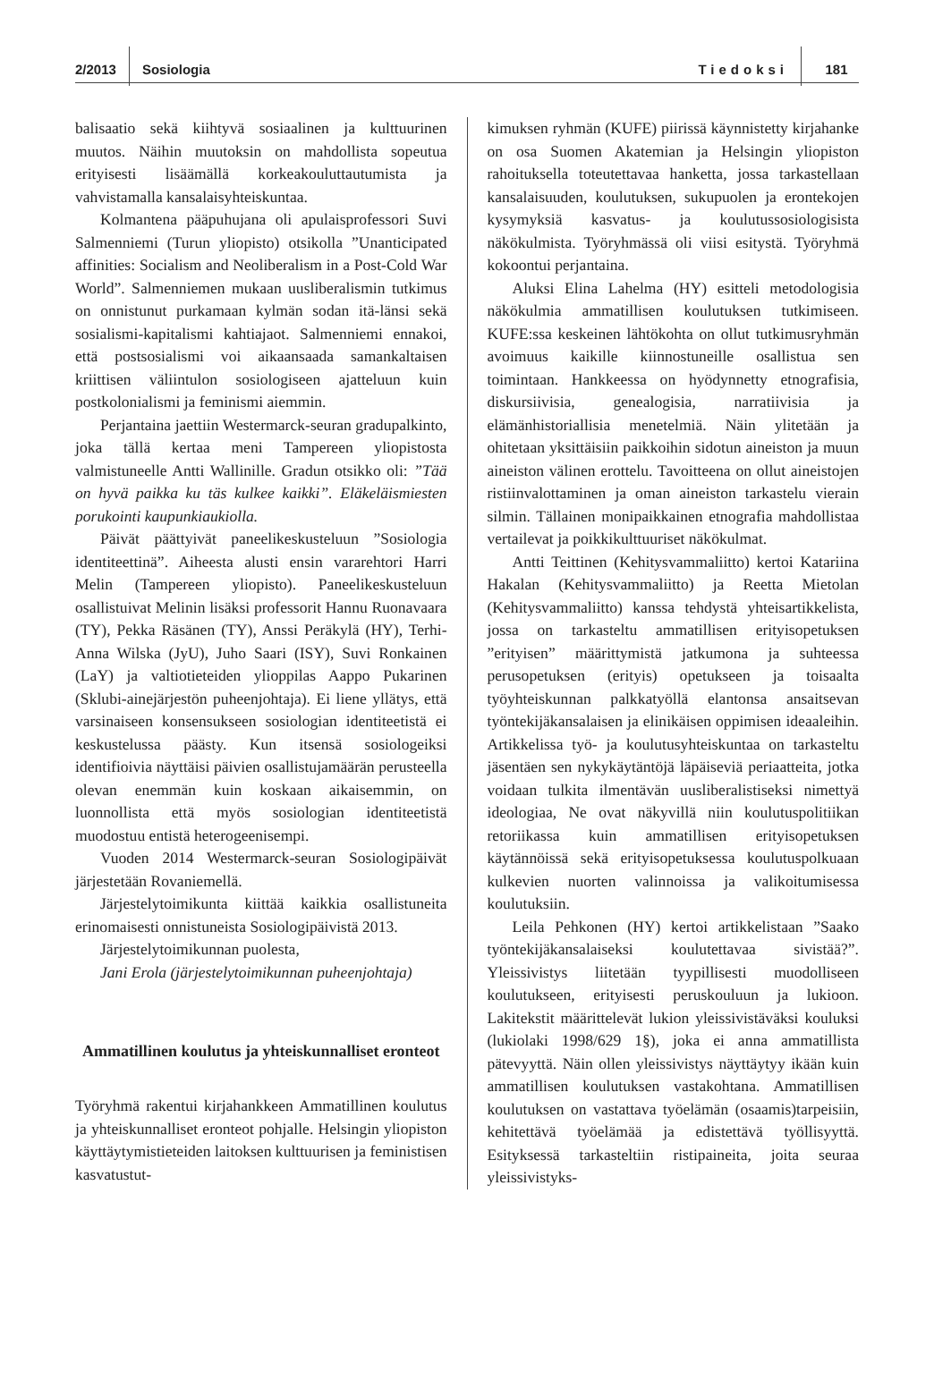2/2013 Sosiologia Tiedoksi 181
balisaatio sekä kiihtyvä sosiaalinen ja kulttuurinen muutos. Näihin muutoksin on mahdollista sopeutua erityisesti lisäämällä korkeakouluttautumista ja vahvistamalla kansalaisyhteiskuntaa.
Kolmantena pääpuhujana oli apulaisprofessori Suvi Salmenniemi (Turun yliopisto) otsikolla ”Unanticipated affinities: Socialism and Neoliberalism in a Post-Cold War World”. Salmenniemen mukaan uusliberalismin tutkimus on onnistunut purkamaan kylmän sodan itä-länsi sekä sosialismi-kapitalismi kahtiajaot. Salmenniemi ennakoi, että postsosialismi voi aikaansaada samankaltaisen kriittisen väliintulon sosiologiseen ajatteluun kuin postkolonialismi ja feminismi aiemmin.
Perjantaina jaettiin Westermarck-seuran gradupalkinto, joka tällä kertaa meni Tampereen yliopistosta valmistuneelle Antti Wallinille. Gradun otsikko oli: ”Tää on hyvä paikka ku täs kulkee kaikki”. Eläkeläismiesten porukointi kaupunkiaukiolla.
Päivät päättyivät paneelikeskusteluun ”Sosiologia identiteettinä”. Aiheesta alusti ensin vararehtori Harri Melin (Tampereen yliopisto). Paneelikeskusteluun osallistuivat Melinin lisäksi professorit Hannu Ruonavaara (TY), Pekka Räsänen (TY), Anssi Peräkylä (HY), Terhi-Anna Wilska (JyU), Juho Saari (ISY), Suvi Ronkainen (LaY) ja valtiotieteiden ylioppilas Aappo Pukarinen (Sklubi-ainejärjestön puheenjohtaja). Ei liene yllätys, että varsinaiseen konsensukseen sosiologian identiteetistä ei keskustelussa päästy. Kun itsensä sosiologeiksi identifioivia näyttäisi päivien osallistujamäärän perusteella olevan enemmän kuin koskaan aikaisemmin, on luonnollista että myös sosiologian identiteetistä muodostuu entistä heterogeenisempi.
Vuoden 2014 Westermarck-seuran Sosiologipäivät järjestetään Rovaniemellä.
Järjestelytoimikunta kiittää kaikkia osallistuneita erinomaisesti onnistuneista Sosiologipäivistä 2013.
Järjestelytoimikunnan puolesta,
Jani Erola (järjestelytoimikunnan puheenjohtaja)
Ammatillinen koulutus ja yhteiskunnalliset eronteot
Työryhmä rakentui kirjahankkeen Ammatillinen koulutus ja yhteiskunnalliset eronteot pohjalle. Helsingin yliopiston käyttäytymistieteiden laitoksen kulttuurisen ja feministisen kasvatustut-
kimuksen ryhmän (KUFE) piirissä käynnistetty kirjahanke on osa Suomen Akatemian ja Helsingin yliopiston rahoituksella toteutettavaa hanketta, jossa tarkastellaan kansalaisuuden, koulutuksen, sukupuolen ja erontekojen kysymyksiä kasvatus- ja koulutussosiologisista näkökulmista. Työryhmässä oli viisi esitystä. Työryhmä kokoontui perjantaina.
Aluksi Elina Lahelma (HY) esitteli metodologisia näkökulmia ammatillisen koulutuksen tutkimiseen. KUFE:ssa keskeinen lähtökohta on ollut tutkimusryhmän avoimuus kaikille kiinnostuneille osallistua sen toimintaan. Hankkeessa on hyödynnetty etnografisia, diskursiivisia, genealogisia, narratiivisia ja elämänhistoriallisia menetelmiä. Näin ylitetään ja ohitetaan yksittäisiin paikkoihin sidotun aineiston ja muun aineiston välinen erottelu. Tavoitteena on ollut aineistojen ristiinvalottaminen ja oman aineiston tarkastelu vierain silmin. Tällainen monipaikkainen etnografia mahdollistaa vertailevat ja poikkikulttuuriset näkökulmat.
Antti Teittinen (Kehitysvammaliitto) kertoi Katariina Hakalan (Kehitysvammaliitto) ja Reetta Mietolan (Kehitysvammaliitto) kanssa tehdystä yhteisartikkelista, jossa on tarkasteltu ammatillisen erityisopetuksen ”erityisen” määrittymistä jatkumona ja suhteessa perusopetuksen (erityis) opetukseen ja toisaalta työyhteiskunnan palkkatyöllä elantonsa ansaitsevan työntekijäkansalaisen ja elinikäisen oppimisen ideaaleihin. Artikkelissa työ- ja koulutusyhteiskuntaa on tarkasteltu jäsentäen sen nykykäytäntöjä läpäiseviä periaatteita, jotka voidaan tulkita ilmentävän uusliberalistiseksi nimettyä ideologiaa, Ne ovat näkyvillä niin koulutuspolitiikan retoriikassa kuin ammatillisen erityisopetuksen käytännöissä sekä erityisopetuksessa koulutuspolkuaan kulkevien nuorten valinnoissa ja valikoitumisessa koulutuksiin.
Leila Pehkonen (HY) kertoi artikkelistaan ”Saako työntekijäkansalaiseksi koulutettavaa sivistää?”. Yleissivistys liitetään tyypillisesti muodolliseen koulutukseen, erityisesti peruskouluun ja lukioon. Lakitekstit määrittelevät lukion yleissivistäväksi kouluksi (lukiolaki 1998/629 1§), joka ei anna ammatillista pätevyyttä. Näin ollen yleissivistys näyttäytyy ikään kuin ammatillisen koulutuksen vastakohtana. Ammatillisen koulutuksen on vastattava työelämän (osaamis)tarpeisiin, kehitettävä työelämää ja edistettävä työllisyyttä. Esityksessä tarkasteltiin ristipaineita, joita seuraa yleissivistyks-